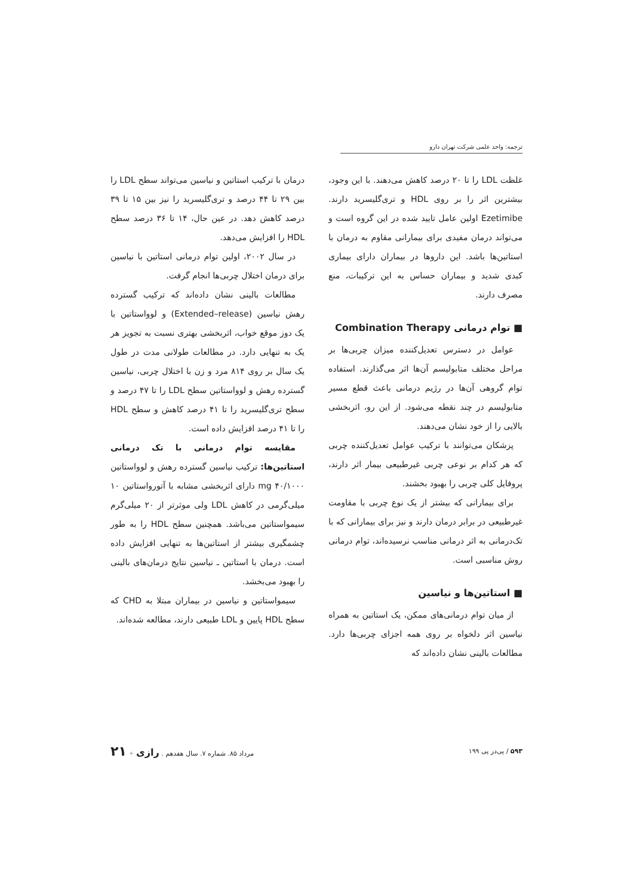ترجمه: واحد علمی شرکت تهران دارو
غلظت LDL را تا ۲۰ درصد کاهش می‌دهند. با این وجود، بیشترین اثر را بر روی HDL و تری‌گلیسرید دارند. Ezetimibe اولین عامل تایید شده در این گروه است و می‌تواند درمان مفیدی برای بیمارانی مقاوم به درمان با استاتین‌ها باشد. این داروها در بیماران دارای بیماری کبدی شدید و بیماران حساس به این ترکیبات، منع مصرف دارند.
■ توام درمانی Combination Therapy
عوامل در دسترس تعدیل‌کننده میزان چربی‌ها بر مراحل مختلف متابولیسم آن‌ها اثر می‌گذارند. استفاده توام گروهی آن‌ها در رژیم درمانی باعث قطع مسیر متابولیسم در چند نقطه می‌شود. از این رو، اثربخشی بالایی را از خود نشان می‌دهند.
پزشکان می‌توانند با ترکیب عوامل تعدیل‌کننده چربی که هر کدام بر نوعی چربی غیرطبیعی بیمار اثر دارند، پروفایل کلی چربی را بهبود بخشند.
برای بیمارانی که بیشتر از یک نوع چربی با مقاومت غیرطبیعی در برابر درمان دارند و نیز برای بیمارانی که با تک‌درمانی به اثر درمانی مناسب نرسیده‌اند، توام درمانی روش مناسبی است.
■ استاتین‌ها و نیاسین
از میان توام درمانی‌های ممکن، یک استاتین به همراه نیاسین اثر دلخواه بر روی همه اجزای چربی‌ها دارد. مطالعات بالینی نشان داده‌اند که
درمان با ترکیب استاتین و نیاسین می‌تواند سطح LDL را بین ۲۹ تا ۴۴ درصد و تری‌گلیسرید را نیز بین ۱۵ تا ۳۹ درصد کاهش دهد. در عین حال، ۱۴ تا ۳۶ درصد سطح HDL را افزایش می‌دهد.
در سال ۲۰۰۲، اولین توام درمانی استاتین با نیاسین برای درمان اختلال چربی‌ها انجام گرفت.
مطالعات بالینی نشان داده‌اند که ترکیب گسترده رهش نیاسین (Extended–release) و لوواستاتین با یک دوز موقع خواب، اثربخشی بهتری نسبت به تجویز هر یک به تنهایی دارد. در مطالعات طولانی مدت در طول یک سال بر روی ۸۱۴ مرد و زن با اختلال چربی، نیاسین گسترده رهش و لوواستاتین سطح LDL را تا ۴۷ درصد و سطح تری‌گلیسرید را تا ۴۱ درصد کاهش و سطح HDL را تا ۴۱ درصد افزایش داده است.
مقایسه توام درمانی با تک درمانی استاتین‌ها: ترکیب نیاسین گسترده رهش و لوواستاتین mg ۴۰/۱۰۰۰ دارای اثربخشی مشابه با آتورواستاتین ۱۰ میلی‌گرمی در کاهش LDL ولی موثرتر از ۲۰ میلی‌گرم سیمواستاتین می‌باشد. همچنین سطح HDL را به طور چشمگیری بیشتر از استاتین‌ها به تنهایی افزایش داده است. درمان با استاتین ـ نیاسین نتایج درمان‌های بالینی را بهبود می‌بخشد.
سیمواستاتین و نیاسین در بیماران مبتلا به CHD که سطح HDL پایین و LDL طبیعی دارند، مطالعه شده‌اند.
۵۹۳ / پی‌در پی ۱۹۹ مرداد ۸۵. شماره ۷. سال هفدهم . رازی ✦ ۲۱